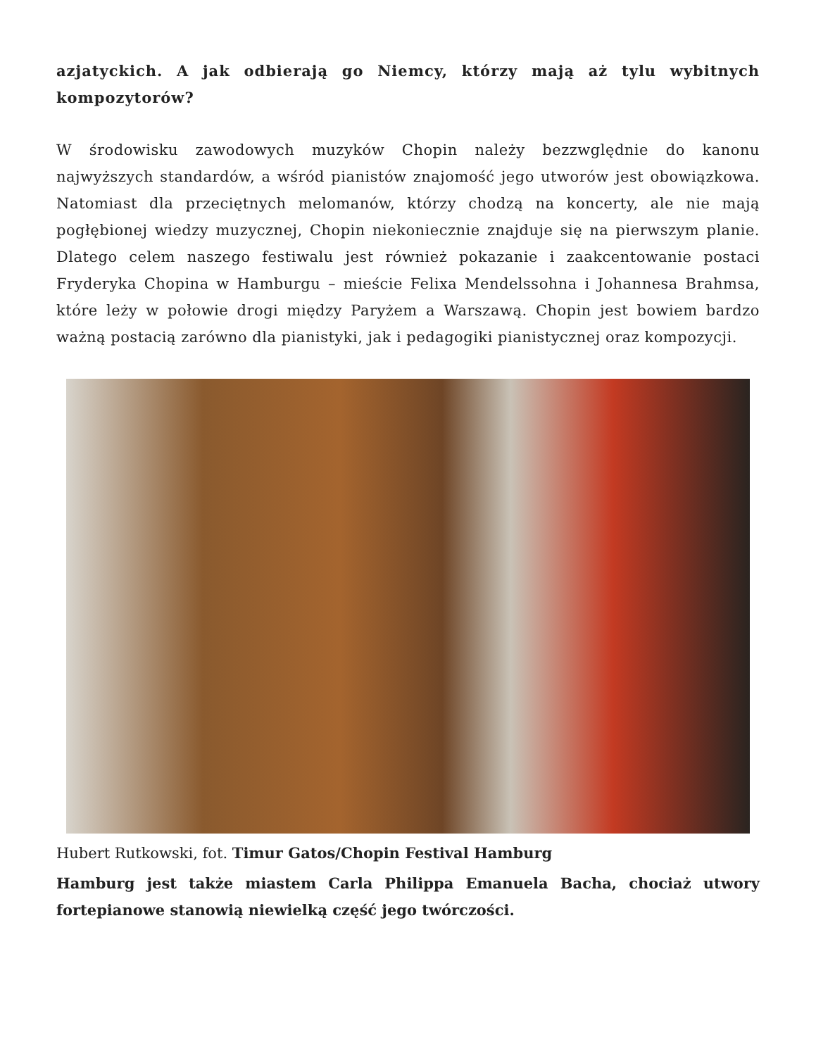azjatyckich. A jak odbierają go Niemcy, którzy mają aż tylu wybitnych kompozytorów?
W środowisku zawodowych muzyków Chopin należy bezzwględnie do kanonu najwyższych standardów, a wśród pianistów znajomość jego utworów jest obowiązkowa. Natomiast dla przeciętnych melomanów, którzy chodzą na koncerty, ale nie mają pogłębionej wiedzy muzycznej, Chopin niekoniecznie znajduje się na pierwszym planie. Dlatego celem naszego festiwalu jest również pokazanie i zaakcentowanie postaci Fryderyka Chopina w Hamburgu – mieście Felixa Mendelssohna i Johannesa Brahmsa, które leży w połowie drogi między Paryżem a Warszawą. Chopin jest bowiem bardzo ważną postacią zarówno dla pianistyki, jak i pedagogiki pianistycznej oraz kompozycji.
Hubert Rutkowski, fot. Timur Gatos/Chopin Festival Hamburg
Hamburg jest także miastem Carla Philippa Emanuela Bacha, chociaż utwory fortepianowe stanowią niewielką część jego twórczości.